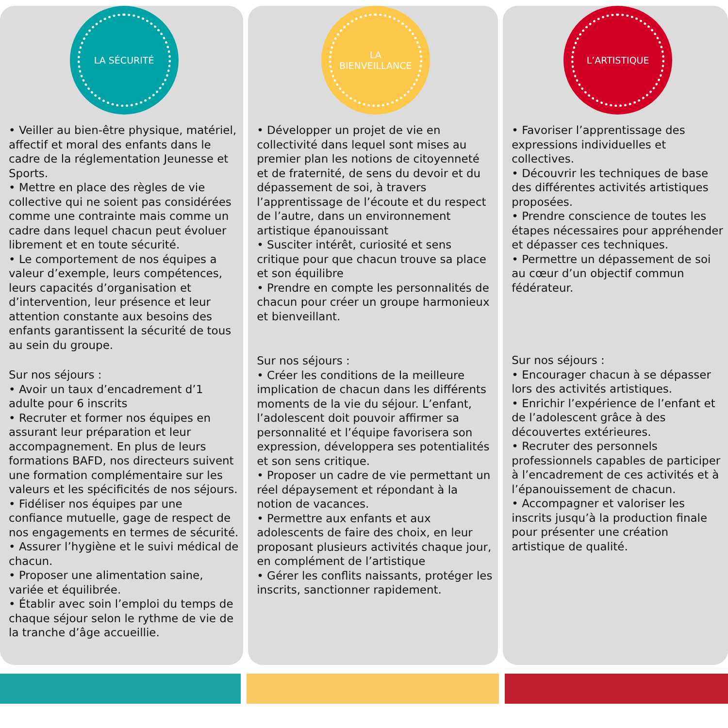LA SÉCURITÉ
• Veiller au bien-être physique, matériel, affectif et moral des enfants dans le cadre de la réglementation Jeunesse et Sports.
• Mettre en place des règles de vie collective qui ne soient pas considérées comme une contrainte mais comme un cadre dans lequel chacun peut évoluer librement et en toute sécurité.
• Le comportement de nos équipes a valeur d’exemple, leurs compétences, leurs capacités d’organisation et d’intervention, leur présence et leur attention constante aux besoins des enfants garantissent la sécurité de tous au sein du groupe.
Sur nos séjours :
• Avoir un taux d’encadrement d’1 adulte pour 6 inscrits
• Recruter et former nos équipes en assurant leur préparation et leur accompagnement. En plus de leurs formations BAFD, nos directeurs suivent une formation complémentaire sur les valeurs et les spécificités de nos séjours.
• Fidéliser nos équipes par une confiance mutuelle, gage de respect de nos engagements en termes de sécurité.
• Assurer l’hygiène et le suivi médical de chacun.
• Proposer une alimentation saine, variée et équilibrée.
• Établir avec soin l’emploi du temps de chaque séjour selon le rythme de vie de la tranche d’âge accueillie.
LA
BIENVEILLANCE
• Développer un projet de vie en collectivité dans lequel sont mises au premier plan les notions de citoyenneté et de fraternité, de sens du devoir et du dépassement de soi, à travers l’apprentissage de l’écoute et du respect de l’autre, dans un environnement artistique épanouissant
• Susciter intérêt, curiosité et sens critique pour que chacun trouve sa place et son équilibre
• Prendre en compte les personnalités de chacun pour créer un groupe harmonieux et bienveillant.
Sur nos séjours :
• Créer les conditions de la meilleure implication de chacun dans les différents moments de la vie du séjour. L’enfant, l’adolescent doit pouvoir affirmer sa personnalité et l’équipe favorisera son expression, développera ses potentialités et son sens critique.
• Proposer un cadre de vie permettant un réel dépaysement et répondant à la notion de vacances.
• Permettre aux enfants et aux adolescents de faire des choix, en leur proposant plusieurs activités chaque jour, en complément de l’artistique
• Gérer les conflits naissants, protéger les inscrits, sanctionner rapidement.
L’ARTISTIQUE
• Favoriser l’apprentissage des expressions individuelles et collectives.
• Découvrir les techniques de base des différentes activités artistiques proposées.
• Prendre conscience de toutes les étapes nécessaires pour appréhender et dépasser ces techniques.
• Permettre un dépassement de soi au cœur d’un objectif commun fédérateur.
Sur nos séjours :
• Encourager chacun à se dépasser lors des activités artistiques.
• Enrichir l’expérience de l’enfant et de l’adolescent grâce à des découvertes extérieures.
• Recruter des personnels professionnels capables de participer à l’encadrement de ces activités et à l’épanouissement de chacun.
• Accompagner et valoriser les inscrits jusqu’à la production finale pour présenter une création artistique de qualité.